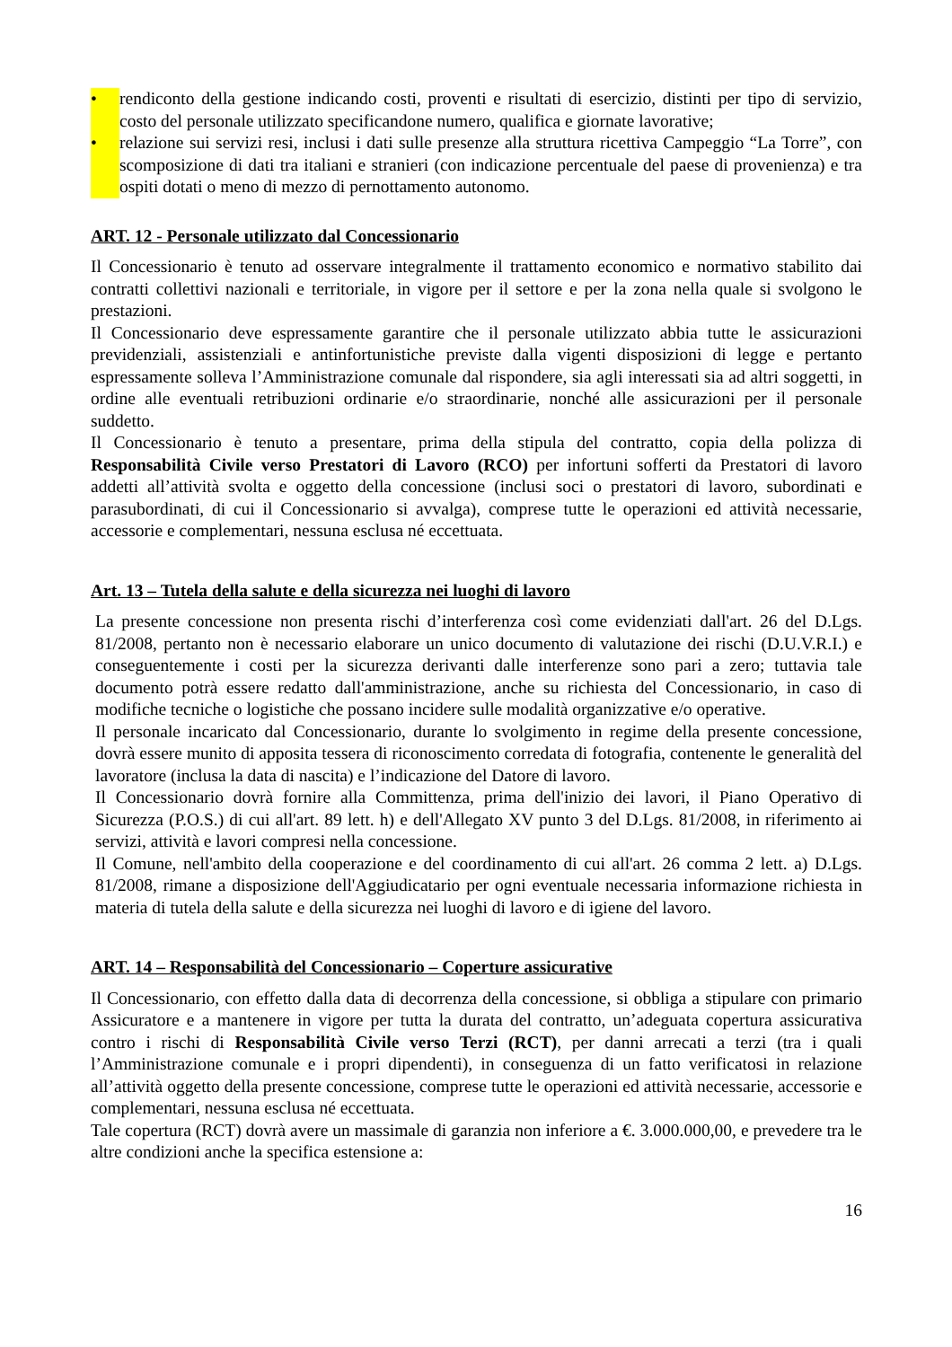• rendiconto della gestione indicando costi, proventi e risultati di esercizio, distinti per tipo di servizio, costo del personale utilizzato specificandone numero, qualifica e giornate lavorative;
• relazione sui servizi resi, inclusi i dati sulle presenze alla struttura ricettiva Campeggio “La Torre”, con scomposizione di dati tra italiani e stranieri (con indicazione percentuale del paese di provenienza) e tra ospiti dotati o meno di mezzo di pernottamento autonomo.
ART. 12 - Personale utilizzato dal Concessionario
Il Concessionario è tenuto ad osservare integralmente il trattamento economico e normativo stabilito dai contratti collettivi nazionali e territoriale, in vigore per il settore e per la zona nella quale si svolgono le prestazioni.
Il Concessionario deve espressamente garantire che il personale utilizzato abbia tutte le assicurazioni previdenziali, assistenziali e antinfortunistiche previste dalla vigenti disposizioni di legge e pertanto espressamente solleva l’Amministrazione comunale dal rispondere, sia agli interessati sia ad altri soggetti, in ordine alle eventuali retribuzioni ordinarie e/o straordinarie, nonché alle assicurazioni per il personale suddetto.
Il Concessionario è tenuto a presentare, prima della stipula del contratto, copia della polizza di Responsabilità Civile verso Prestatori di Lavoro (RCO) per infortuni sofferti da Prestatori di lavoro addetti all’attività svolta e oggetto della concessione (inclusi soci o prestatori di lavoro, subordinati e parasubordinati, di cui il Concessionario si avvalga), comprese tutte le operazioni ed attività necessarie, accessorie e complementari, nessuna esclusa né eccettuata.
Art. 13 – Tutela della salute e della sicurezza nei luoghi di lavoro
La presente concessione non presenta rischi d’interferenza così come evidenziati dall'art. 26 del D.Lgs. 81/2008, pertanto non è necessario elaborare un unico documento di valutazione dei rischi (D.U.V.R.I.) e conseguentemente i costi per la sicurezza derivanti dalle interferenze sono pari a zero; tuttavia tale documento potrà essere redatto dall'amministrazione, anche su richiesta del Concessionario, in caso di modifiche tecniche o logistiche che possano incidere sulle modalità organizzative e/o operative.
Il personale incaricato dal Concessionario, durante lo svolgimento in regime della presente concessione, dovrà essere munito di apposita tessera di riconoscimento corredata di fotografia, contenente le generalità del lavoratore (inclusa la data di nascita) e l’indicazione del Datore di lavoro.
Il Concessionario dovrà fornire alla Committenza, prima dell'inizio dei lavori, il Piano Operativo di Sicurezza (P.O.S.) di cui all'art. 89 lett. h) e dell'Allegato XV punto 3 del D.Lgs. 81/2008, in riferimento ai servizi, attività e lavori compresi nella concessione.
Il Comune, nell'ambito della cooperazione e del coordinamento di cui all'art. 26 comma 2 lett. a) D.Lgs. 81/2008, rimane a disposizione dell'Aggiudicatario per ogni eventuale necessaria informazione richiesta in materia di tutela della salute e della sicurezza nei luoghi di lavoro e di igiene del lavoro.
ART. 14 – Responsabilità del Concessionario – Coperture assicurative
Il Concessionario, con effetto dalla data di decorrenza della concessione, si obbliga a stipulare con primario Assicuratore e a mantenere in vigore per tutta la durata del contratto, un’adeguata copertura assicurativa contro i rischi di Responsabilità Civile verso Terzi (RCT), per danni arrecati a terzi (tra i quali l’Amministrazione comunale e i propri dipendenti), in conseguenza di un fatto verificatosi in relazione all’attività oggetto della presente concessione, comprese tutte le operazioni ed attività necessarie, accessorie e complementari, nessuna esclusa né eccettuata.
Tale copertura (RCT) dovrà avere un massimale di garanzia non inferiore a €. 3.000.000,00, e prevedere tra le altre condizioni anche la specifica estensione a:
16